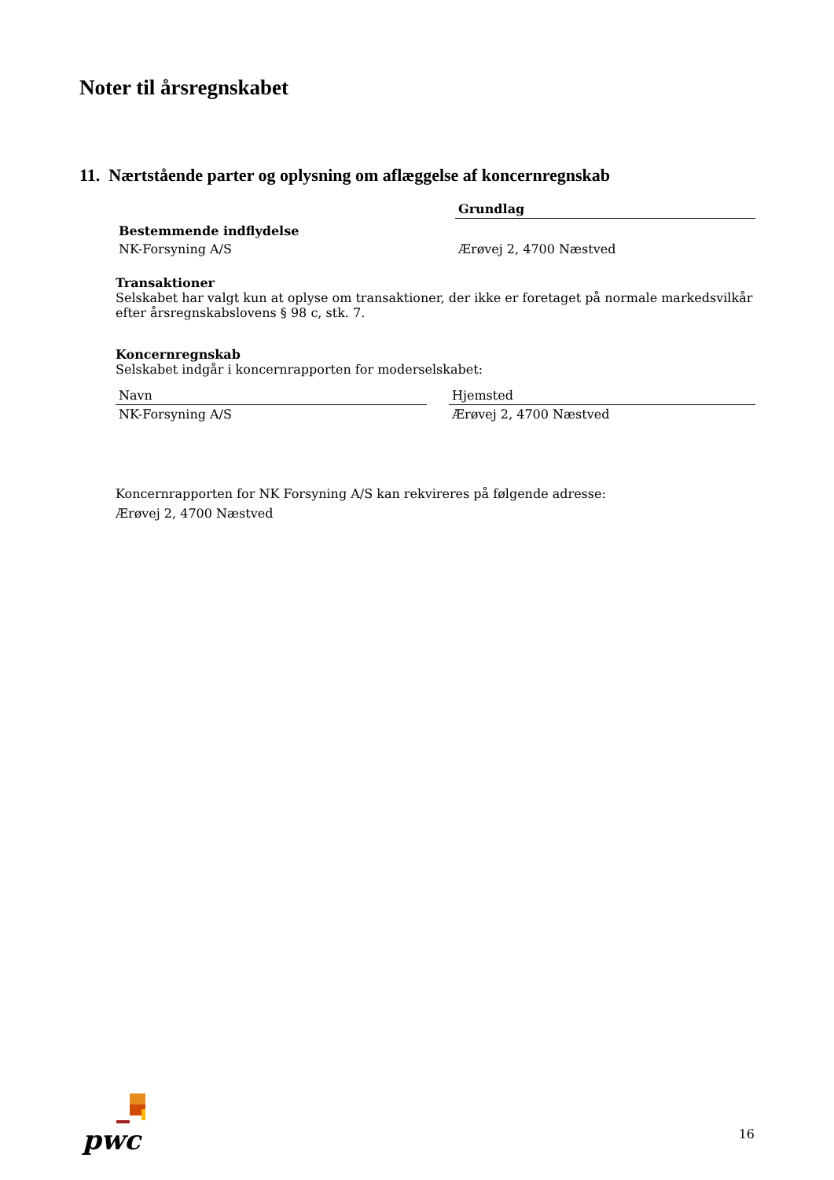Noter til årsregnskabet
11. Nærtstående parter og oplysning om aflæggelse af koncernregnskab
| | | Grundlag |
| Bestemmende indflydelse | | |
| NK-Forsyning A/S | | Ærøvej 2, 4700 Næstved |
Transaktioner
Selskabet har valgt kun at oplyse om transaktioner, der ikke er foretaget på normale markedsvilkår efter årsregnskabslovens § 98 c, stk. 7.
Koncernregnskab
Selskabet indgår i koncernrapporten for moderselskabet:
| Navn | | Hjemsted |
| NK-Forsyning A/S | | Ærøvej 2, 4700 Næstved |
Koncernrapporten for NK Forsyning A/S kan rekvireres på følgende adresse:
Ærøvej 2, 4700 Næstved
pwc
16